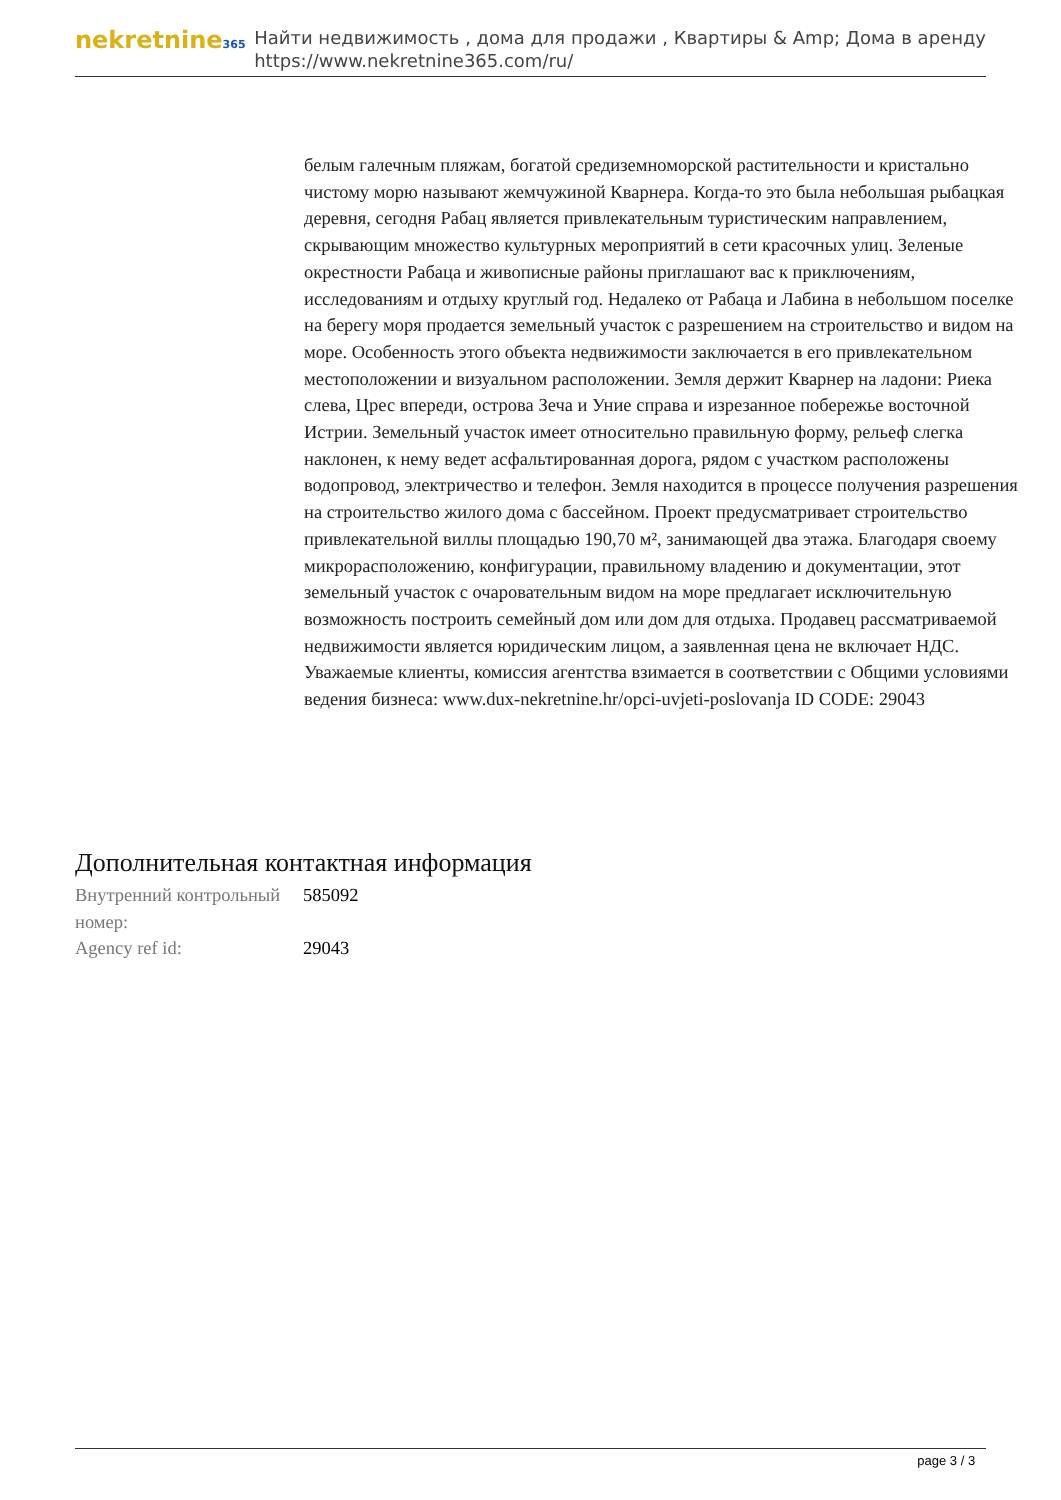nekretnine365
Найти недвижимость , дома для продажи , Квартиры & Amp; Дома в аренду
https://www.nekretnine365.com/ru/
белым галечным пляжам, богатой средиземноморской растительности и кристально чистому морю называют жемчужиной Кварнера. Когда-то это была небольшая рыбацкая деревня, сегодня Рабац является привлекательным туристическим направлением, скрывающим множество культурных мероприятий в сети красочных улиц. Зеленые окрестности Рабаца и живописные районы приглашают вас к приключениям, исследованиям и отдыху круглый год. Недалеко от Рабаца и Лабина в небольшом поселке на берегу моря продается земельный участок с разрешением на строительство и видом на море. Особенность этого объекта недвижимости заключается в его привлекательном местоположении и визуальном расположении. Земля держит Кварнер на ладони: Риека слева, Црес впереди, острова Зеча и Уние справа и изрезанное побережье восточной Истрии. Земельный участок имеет относительно правильную форму, рельеф слегка наклонен, к нему ведет асфальтированная дорога, рядом с участком расположены водопровод, электричество и телефон. Земля находится в процессе получения разрешения на строительство жилого дома с бассейном. Проект предусматривает строительство привлекательной виллы площадью 190,70 м², занимающей два этажа. Благодаря своему микрорасположению, конфигурации, правильному владению и документации, этот земельный участок с очаровательным видом на море предлагает исключительную возможность построить семейный дом или дом для отдыха. Продавец рассматриваемой недвижимости является юридическим лицом, а заявленная цена не включает НДС. Уважаемые клиенты, комиссия агентства взимается в соответствии с Общими условиями ведения бизнеса: www.dux-nekretnine.hr/opci-uvjeti-poslovanja ID CODE: 29043
Дополнительная контактная информация
| Внутренний контрольный номер: | 585092 |
| Agency ref id: | 29043 |
page 3 / 3